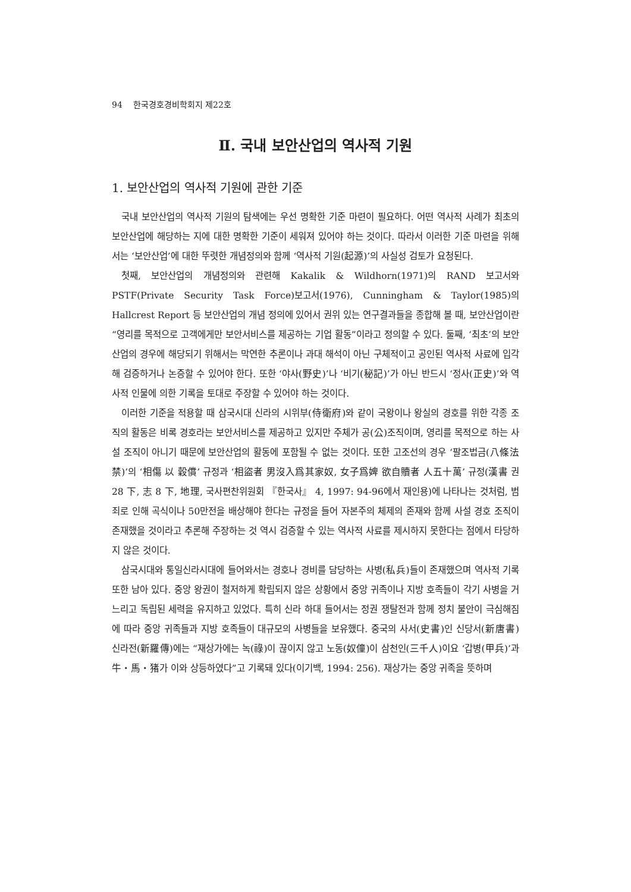94 한국경호경비학회지 제22호
Ⅱ. 국내 보안산업의 역사적 기원
1. 보안산업의 역사적 기원에 관한 기준
국내 보안산업의 역사적 기원의 탐색에는 우선 명확한 기준 마련이 필요하다. 어떤 역사적 사례가 최초의 보안산업에 해당하는 지에 대한 명확한 기준이 세워져 있어야 하는 것이다. 따라서 이러한 기준 마련을 위해서는 ‘보안산업’에 대한 뚜렷한 개념정의와 함께 ‘역사적 기원(起源)’의 사실성 검토가 요청된다.
첫째, 보안산업의 개념정의와 관련해 Kakalik & Wildhorn(1971)의 RAND 보고서와 PSTF(Private Security Task Force)보고서(1976), Cunningham & Taylor(1985)의 Hallcrest Report 등 보안산업의 개념 정의에 있어서 권위 있는 연구결과들을 종합해 볼 때, 보안산업이란 “영리를 목적으로 고객에게만 보안서비스를 제공하는 기업 활동”이라고 정의할 수 있다. 둘째, ‘최초’의 보안산업의 경우에 해당되기 위해서는 막연한 추론이나 과대 해석이 아닌 구체적이고 공인된 역사적 사료에 입각해 검증하거나 논증할 수 있어야 한다. 또한 ‘야사(野史)’나 ‘비기(秘記)’가 아닌 반드시 ‘정사(正史)’와 역사적 인물에 의한 기록을 토대로 주장할 수 있어야 하는 것이다.
이러한 기준을 적용할 때 삼국시대 신라의 시위부(侍衛府)와 같이 국왕이나 왕실의 경호를 위한 각종 조직의 활동은 비록 경호라는 보안서비스를 제공하고 있지만 주체가 공(公)조직이며, 영리를 목적으로 하는 사설 조직이 아니기 때문에 보안산업의 활동에 포함될 수 없는 것이다. 또한 고조선의 경우 ‘팔조법금(八條法禁)’의 ‘相傷 以 穀償’ 규정과 ‘相盜者 男沒入爲其家奴, 女子爲婢 欲自贖者 人五十萬’ 규정(漢書 권 28 下, 志 8 下, 地理, 국사편찬위원회 『한국사』 4, 1997: 94-96에서 재인용)에 나타나는 것처럼, 범죄로 인해 곡식이나 50만전을 배상해야 한다는 규정을 들어 자본주의 체제의 존재와 함께 사설 경호 조직이 존재했을 것이라고 추론해 주장하는 것 역시 검증할 수 있는 역사적 사료를 제시하지 못한다는 점에서 타당하지 않은 것이다.
삼국시대와 통일신라시대에 들어와서는 경호나 경비를 담당하는 사병(私兵)들이 존재했으며 역사적 기록 또한 남아 있다. 중앙 왕권이 철저하게 확립되지 않은 상황에서 중앙 귀족이나 지방 호족들이 각기 사병을 거느리고 독립된 세력을 유지하고 있었다. 특히 신라 하대 들어서는 정권 쟁탈전과 함께 정치 불안이 극심해짐에 따라 중앙 귀족들과 지방 호족들이 대규모의 사병들을 보유했다. 중국의 사서(史書)인 신당서(新唐書) 신라전(新羅傳)에는 “재상가에는 녹(祿)이 끊이지 않고 노동(奴僮)이 삼천인(三千人)이요 ‘갑병(甲兵)’과 牛・馬・猪가 이와 상등하였다”고 기록돼 있다(이기백, 1994: 256). 재상가는 중앙 귀족을 뜻하며